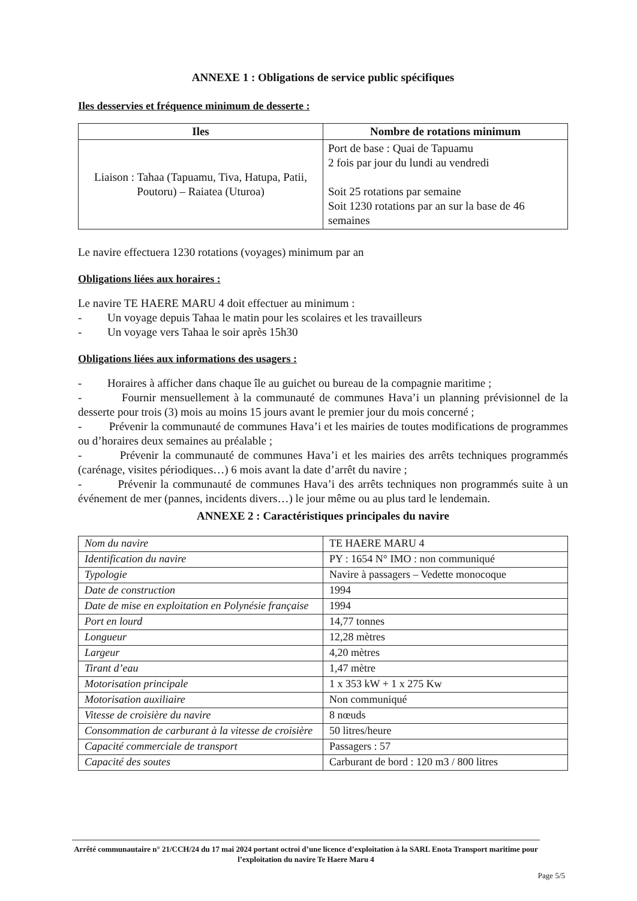ANNEXE 1 : Obligations de service public spécifiques
Iles desservies et fréquence minimum de desserte :
| Iles | Nombre de rotations minimum |
| --- | --- |
| Liaison : Tahaa (Tapuamu, Tiva, Hatupa, Patii, Poutoru) – Raiatea (Uturoa) | Port de base : Quai de Tapuamu 2 fois par jour du lundi au vendredi Soit 25 rotations par semaine Soit 1230 rotations par an sur la base de 46 semaines |
Le navire effectuera 1230 rotations (voyages) minimum par an
Obligations liées aux horaires :
Le navire TE HAERE MARU 4 doit effectuer au minimum :
- Un voyage depuis Tahaa le matin pour les scolaires et les travailleurs
- Un voyage vers Tahaa le soir après 15h30
Obligations liées aux informations des usagers :
- Horaires à afficher dans chaque île au guichet ou bureau de la compagnie maritime ;
- Fournir mensuellement à la communauté de communes Hava’i un planning prévisionnel de la desserte pour trois (3) mois au moins 15 jours avant le premier jour du mois concerné ;
- Prévenir la communauté de communes Hava’i et les mairies de toutes modifications de programmes ou d’horaires deux semaines au préalable ;
- Prévenir la communauté de communes Hava’i et les mairies des arrêts techniques programmés (carénage, visites périodiques…) 6 mois avant la date d’arrêt du navire ;
- Prévenir la communauté de communes Hava’i des arrêts techniques non programmés suite à un événement de mer (pannes, incidents divers…) le jour même ou au plus tard le lendemain.
ANNEXE 2 : Caractéristiques principales du navire
| Nom du navire | TE HAERE MARU 4 |
| Identification du navire | PY : 1654 N° IMO : non communiqué |
| Typologie | Navire à passagers – Vedette monocoque |
| Date de construction | 1994 |
| Date de mise en exploitation en Polynésie française | 1994 |
| Port en lourd | 14,77 tonnes |
| Longueur | 12,28 mètres |
| Largeur | 4,20 mètres |
| Tirant d’eau | 1,47 mètre |
| Motorisation principale | 1 x 353 kW + 1 x 275 Kw |
| Motorisation auxiliaire | Non communiqué |
| Vitesse de croisière du navire | 8 nœuds |
| Consommation de carburant à la vitesse de croisière | 50 litres/heure |
| Capacité commerciale de transport | Passagers : 57 |
| Capacité des soutes | Carburant de bord : 120 m3 / 800 litres |
Arrêté communautaire n° 21/CCH/24 du 17 mai 2024 portant octroi d’une licence d’exploitation à la SARL Enota Transport maritime pour l’exploitation du navire Te Haere Maru 4
Page 5/5